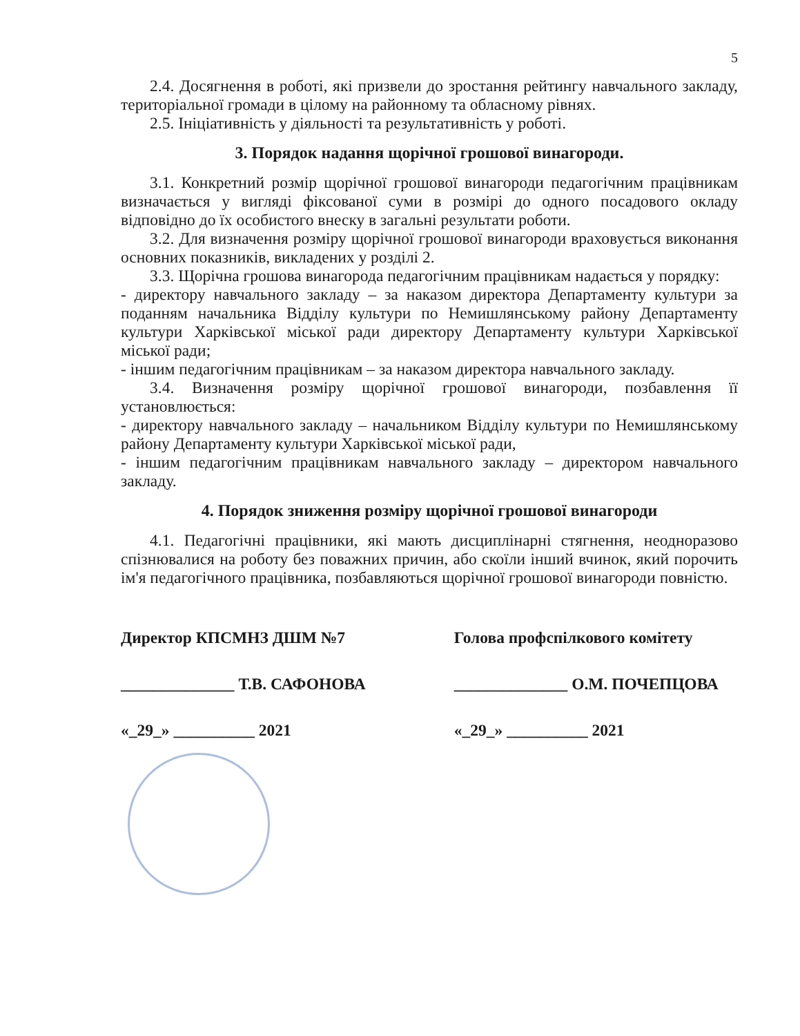5
2.4. Досягнення в роботі, які призвели до зростання рейтингу навчального закладу, територіальної громади в цілому на районному та обласному рівнях.
2.5. Ініціативність у діяльності та результативність у роботі.
3. Порядок надання щорічної грошової винагороди.
3.1. Конкретний розмір щорічної грошової винагороди педагогічним працівникам визначається у вигляді фіксованої суми в розмірі до одного посадового окладу відповідно до їх особистого внеску в загальні результати роботи.
3.2. Для визначення розміру щорічної грошової винагороди враховується виконання основних показників, викладених у розділі 2.
3.3. Щорічна грошова винагорода педагогічним працівникам надається у порядку:
- директору навчального закладу – за наказом директора Департаменту культури за поданням начальника Відділу культури по Немишлянському району Департаменту культури Харківської міської ради директору Департаменту культури Харківської міської ради;
- іншим педагогічним працівникам – за наказом директора навчального закладу.
3.4. Визначення розміру щорічної грошової винагороди, позбавлення її установлюється:
- директору навчального закладу – начальником Відділу культури по Немишлянському району Департаменту культури Харківської міської ради,
- іншим педагогічним працівникам навчального закладу – директором навчального закладу.
4. Порядок зниження розміру щорічної грошової винагороди
4.1. Педагогічні працівники, які мають дисциплінарні стягнення, неодноразово спізнювалися на роботу без поважних причин, або скоїли інший вчинок, який порочить ім'я педагогічного працівника, позбавляються щорічної грошової винагороди повністю.
Директор КПСМНЗ ДШМ №7
______________ Т.В. САФОНОВА
«_29_» __________ 2021
Голова профспілкового комітету
______________ О.М. ПОЧЕПЦОВА
«_29_» __________ 2021